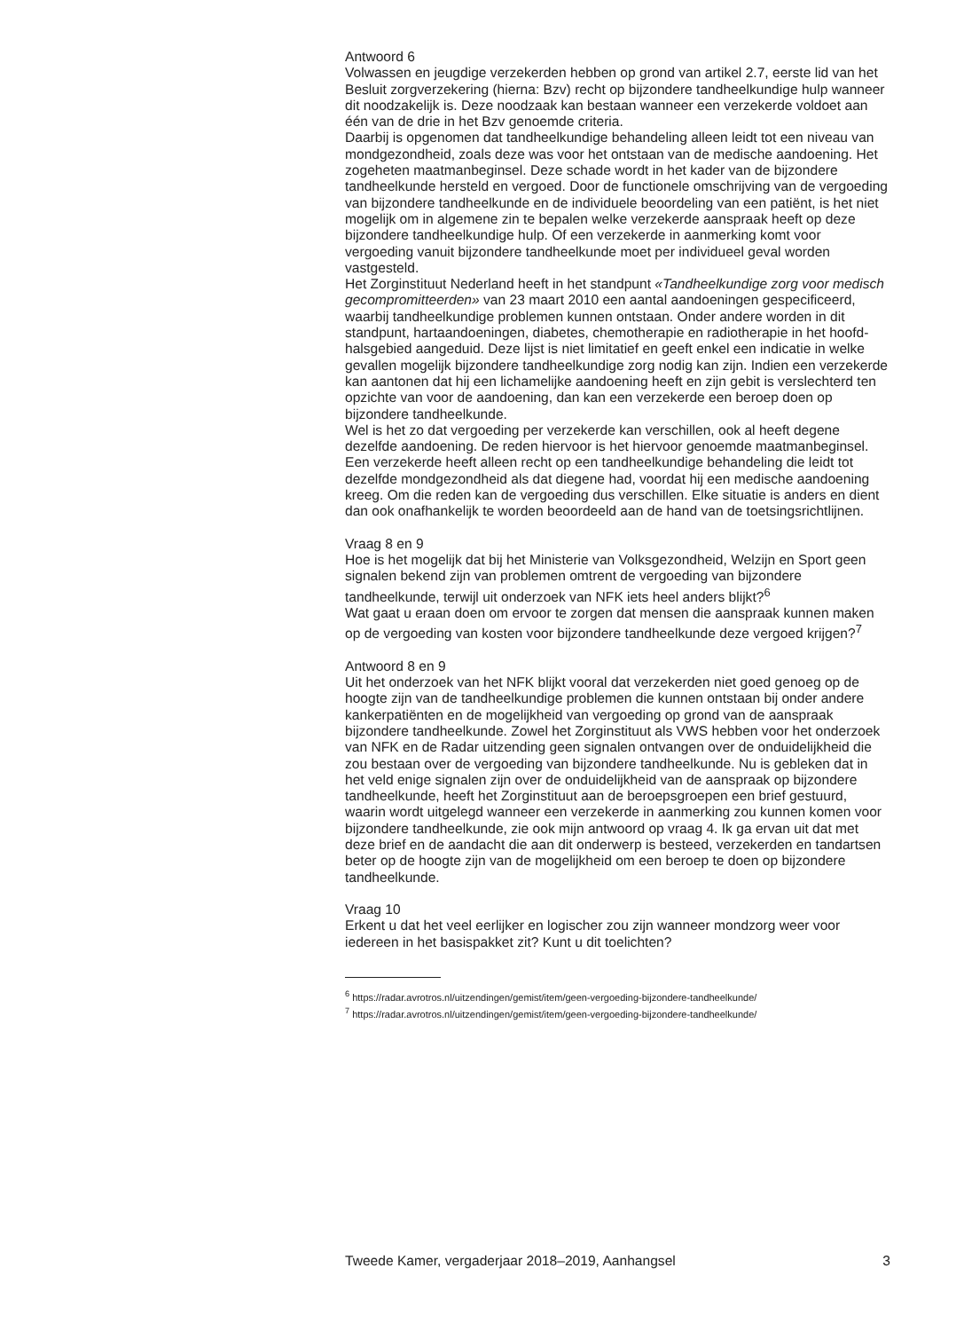Antwoord 6
Volwassen en jeugdige verzekerden hebben op grond van artikel 2.7, eerste lid van het Besluit zorgverzekering (hierna: Bzv) recht op bijzondere tandheelkundige hulp wanneer dit noodzakelijk is. Deze noodzaak kan bestaan wanneer een verzekerde voldoet aan één van de drie in het Bzv genoemde criteria.
Daarbij is opgenomen dat tandheelkundige behandeling alleen leidt tot een niveau van mondgezondheid, zoals deze was voor het ontstaan van de medische aandoening. Het zogeheten maatmanbeginsel. Deze schade wordt in het kader van de bijzondere tandheelkunde hersteld en vergoed. Door de functionele omschrijving van de vergoeding van bijzondere tandheelkunde en de individuele beoordeling van een patiënt, is het niet mogelijk om in algemene zin te bepalen welke verzekerde aanspraak heeft op deze bijzondere tandheelkundige hulp. Of een verzekerde in aanmerking komt voor vergoeding vanuit bijzondere tandheelkunde moet per individueel geval worden vastgesteld.
Het Zorginstituut Nederland heeft in het standpunt «Tandheelkundige zorg voor medisch gecompromitteerden» van 23 maart 2010 een aantal aandoeningen gespecificeerd, waarbij tandheelkundige problemen kunnen ontstaan. Onder andere worden in dit standpunt, hartaandoeningen, diabetes, chemotherapie en radiotherapie in het hoofd-halsgebied aangeduid. Deze lijst is niet limitatief en geeft enkel een indicatie in welke gevallen mogelijk bijzondere tandheelkundige zorg nodig kan zijn. Indien een verzekerde kan aantonen dat hij een lichamelijke aandoening heeft en zijn gebit is verslechterd ten opzichte van voor de aandoening, dan kan een verzekerde een beroep doen op bijzondere tandheelkunde.
Wel is het zo dat vergoeding per verzekerde kan verschillen, ook al heeft degene dezelfde aandoening. De reden hiervoor is het hiervoor genoemde maatmanbeginsel. Een verzekerde heeft alleen recht op een tandheelkundige behandeling die leidt tot dezelfde mondgezondheid als dat diegene had, voordat hij een medische aandoening kreeg. Om die reden kan de vergoeding dus verschillen. Elke situatie is anders en dient dan ook onafhankelijk te worden beoordeeld aan de hand van de toetsingsrichtlijnen.
Vraag 8 en 9
Hoe is het mogelijk dat bij het Ministerie van Volksgezondheid, Welzijn en Sport geen signalen bekend zijn van problemen omtrent de vergoeding van bijzondere tandheelkunde, terwijl uit onderzoek van NFK iets heel anders blijkt?<sup>6</sup>
Wat gaat u eraan doen om ervoor te zorgen dat mensen die aanspraak kunnen maken op de vergoeding van kosten voor bijzondere tandheelkunde deze vergoed krijgen?<sup>7</sup>
Antwoord 8 en 9
Uit het onderzoek van het NFK blijkt vooral dat verzekerden niet goed genoeg op de hoogte zijn van de tandheelkundige problemen die kunnen ontstaan bij onder andere kankerpatiënten en de mogelijkheid van vergoeding op grond van de aanspraak bijzondere tandheelkunde. Zowel het Zorginstituut als VWS hebben voor het onderzoek van NFK en de Radar uitzending geen signalen ontvangen over de onduidelijkheid die zou bestaan over de vergoeding van bijzondere tandheelkunde. Nu is gebleken dat in het veld enige signalen zijn over de onduidelijkheid van de aanspraak op bijzondere tandheelkunde, heeft het Zorginstituut aan de beroepsgroepen een brief gestuurd, waarin wordt uitgelegd wanneer een verzekerde in aanmerking zou kunnen komen voor bijzondere tandheelkunde, zie ook mijn antwoord op vraag 4. Ik ga ervan uit dat met deze brief en de aandacht die aan dit onderwerp is besteed, verzekerden en tandartsen beter op de hoogte zijn van de mogelijkheid om een beroep te doen op bijzondere tandheelkunde.
Vraag 10
Erkent u dat het veel eerlijker en logischer zou zijn wanneer mondzorg weer voor iedereen in het basispakket zit? Kunt u dit toelichten?
<sup>6</sup> https://radar.avrotros.nl/uitzendingen/gemist/item/geen-vergoeding-bijzondere-tandheelkunde/
<sup>7</sup> https://radar.avrotros.nl/uitzendingen/gemist/item/geen-vergoeding-bijzondere-tandheelkunde/
Tweede Kamer, vergaderjaar 2018–2019, Aanhangsel 3